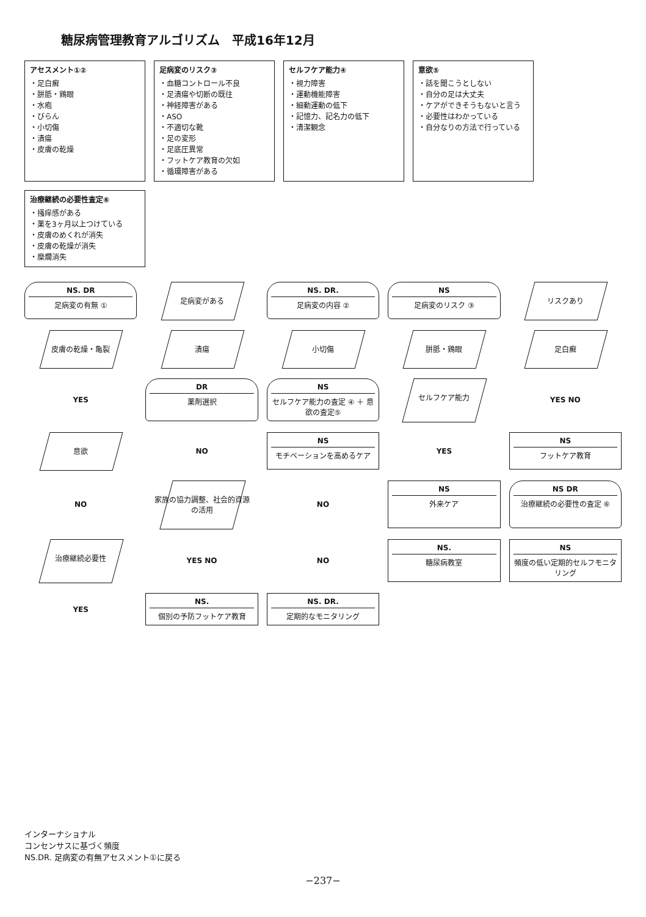糖尿病管理教育アルゴリズム　平成16年12月
アセスメント①②
・足白癬
・胼胝・鶏眼
・水疱
・びらん
・小切傷
・潰瘍
・皮膚の乾燥
足病変のリスク③
・血糖コントロール不良
・足潰瘍や切断の既往
・神経障害がある
・ASO
・不適切な靴
・足の変形
・足底圧異常
・フットケア教育の欠如
・循環障害がある
セルフケア能力④
・視力障害
・運動機能障害
・細動運動の低下
・記憶力、記名力の低下
・清潔観念
意欲⑤
・話を聞こうとしない
・自分の足は大丈夫
・ケアができそうもないと言う
・必要性はわかっている
・自分なりの方法で行っている
治療継続の必要性査定⑥
・掻痒感がある
・薬を3ヶ月以上つけている
・皮膚のめくれが消失
・皮膚の乾燥が消失
・糜爛消失
NS. DR
足病変の有無 ①
足病変がある
NS. DR.
足病変の内容 ②
NS
足病変のリスク ③
リスクあり
皮膚の乾燥・亀裂
潰瘍
小切傷
胼胝・鶏眼
足白癬
YES
DR
薬剤選択
NS
セルフケア能力の査定 ④ ＋ 意欲の査定⑤
セルフケア能力
YES NO
意欲
NO
NS
モチベーションを高めるケア
YES
NS
フットケア教育
NO
家族の協力調整、社会的資源の活用
NO
NS
外来ケア
NS DR
治療継続の必要性の査定 ⑥
治療継続必要性
YES NO
NO
NS.
糖尿病教室
NS
頻度の低い定期的セルフモニタリング
YES
NS.
個別の予防フットケア教育
NS. DR.
定期的なモニタリング
インターナショナル
コンセンサスに基づく頻度
NS.DR. 足病変の有無アセスメント①に戻る
−237−